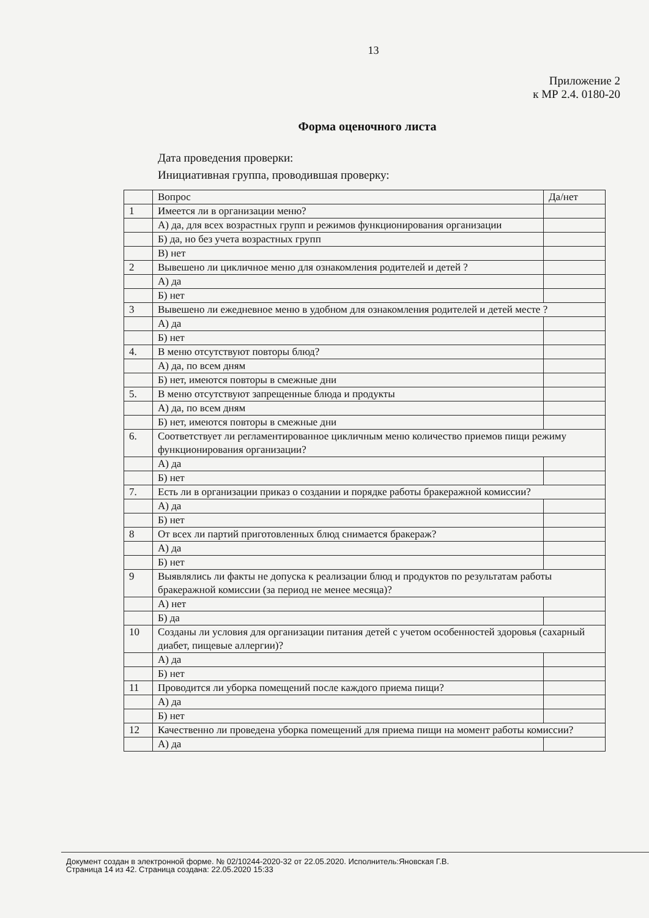13
Приложение 2
к МР 2.4. 0180-20
Форма оценочного листа
Дата проведения проверки:
Инициативная группа, проводившая проверку:
| | Вопрос | Да/нет |
| --- | --- | --- |
| 1 | Имеется ли в организации меню? | |
| | А) да, для всех возрастных групп и режимов функционирования организации | |
| | Б) да, но без учета возрастных групп | |
| | В) нет | |
| 2 | Вывешено ли цикличное меню для ознакомления родителей и детей ? | |
| | А) да | |
| | Б) нет | |
| 3 | Вывешено ли ежедневное меню в удобном для ознакомления родителей и детей месте ? | |
| | А) да | |
| | Б) нет | |
| 4. | В меню отсутствуют повторы блюд? | |
| | А) да, по всем дням | |
| | Б) нет, имеются повторы в смежные дни | |
| 5. | В меню отсутствуют запрещенные блюда и продукты | |
| | А) да, по всем дням | |
| | Б) нет, имеются повторы в смежные дни | |
| 6. | Соответствует ли регламентированное цикличным меню количество приемов пищи режиму функционирования организации? | |
| | А) да | |
| | Б) нет | |
| 7. | Есть ли в организации приказ о создании и порядке работы бракеражной комиссии? | |
| | А) да | |
| | Б) нет | |
| 8 | От всех ли партий приготовленных блюд снимается бракераж? | |
| | А) да | |
| | Б) нет | |
| 9 | Выявлялись ли факты не допуска к реализации блюд и продуктов по результатам работы бракеражной комиссии (за период не менее месяца)? | |
| | А) нет | |
| | Б) да | |
| 10 | Созданы ли условия для организации питания детей с учетом особенностей здоровья (сахарный диабет, пищевые аллергии)? | |
| | А) да | |
| | Б) нет | |
| 11 | Проводится ли уборка помещений после каждого приема пищи? | |
| | А) да | |
| | Б) нет | |
| 12 | Качественно ли проведена уборка помещений для приема пищи на момент работы комиссии? | |
| | А) да | |
Документ создан в электронной форме. № 02/10244-2020-32 от 22.05.2020. Исполнитель:Яновская Г.В.
Страница 14 из 42. Страница создана: 22.05.2020 15:33